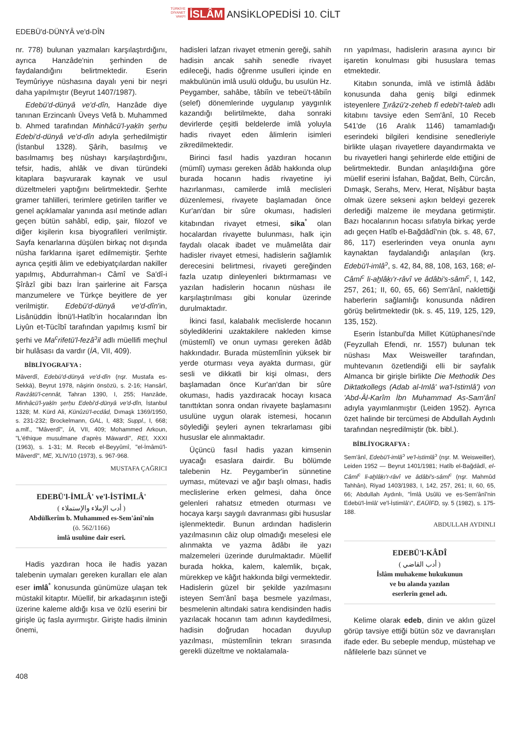TÜRKİYE
DİYANET
VAKFI İSLÂM ANSİKLOPEDİSİ 10. CİLT
EDEBÜ'd-DÜNYÂ ve'd-DÎN
nr. 778) bulunan yazmaları karşılaştırdığını, ayrıca Hanzâde'nin şerhinden de faydalandığını belirtmektedir. Eserin Teymûriyye nüshasına dayalı yeni bir neşri daha yapılmıştır (Beyrut 1407/1987).
Edebü'd-dünyâ ve'd-dîn, Hanzâde diye tanınan Erzincanlı Üveys Vefâ b. Muhammed b. Ahmed tarafından Minhâcü'l-yaḳīn şerḥu Edebi'd-dünyâ ve'd-dîn adıyla şerhedilmiştir (İstanbul 1328). Şârih, basılmış ve basılmamış beş nüshayı karşılaştırdığını, tefsir, hadis, ahlâk ve divan türündeki kitaplara başvurarak kaynak ve usul düzeltmeleri yaptığını belirtmektedir. Şerhte gramer tahlilleri, terimlere getirilen tarifler ve genel açıklamalar yanında asıl metinde adları geçen bütün sahâbî, edip, şair, filozof ve diğer kişilerin kısa biyografileri verilmiştir. Sayfa kenarlarına düşülen birkaç not dışında nüsha farklarına işaret edilmemiştir. Şerhte ayrıca çeşitli âlim ve edebiyatçılardan nakiller yapılmış, Abdurrahman-ı Câmî ve Sa'dî-i Şîrâzî gibi bazı İran şairlerine ait Farsça manzumelere ve Türkçe beyitlere de yer verilmiştir. Edebü'd-dünyâ ve'd-dîn'in, Lisânüddin İbnü'l-Hatîb'in hocalarından İbn Liyûn et-Tücîbî tarafından yapılmış kısmî bir şerhi ve Ma<sup>c</sup>rifetü'l-fezâ<sup>ɔ</sup>il adlı müellifi meçhul bir hulâsası da vardır (İA, VII, 409).
BİBLİYOGRAFYA :
Mâverdî, Edebü'd-dünyâ ve'd-dîn (nşr. Mustafa es-Sekkā), Beyrut 1978, nâşirin önsözü, s. 2-16; Hansârî, Ravżâtü'l-cennât, Tahran 1390, I, 255; Hanzâde, Minhâcü'l-yaḳīn şerḥu Edebi'd-dünyâ ve'd-dîn, İstanbul 1328; M. Kürd Ali, Künûzü'l-ecdâd, Dımaşk 1369/1950, s. 231-232; Brockelmann, GAL, I, 483; Suppl., I, 668; a.mlf., "Mâverdî", İA, VII, 409; Mohammed Arkoun, "L'éthique musulmane d'après Māwardī", REI, XXXI (1963), s. 1-31; M. Receb el-Beyyûmî, "el-İmâmü'l-Mâverdî", ME, XLIV/10 (1973), s. 967-968.
MUSTAFA ÇAĞRICI
EDEBÜ'l-İMLÂ' ve'l-İSTİMLÂ'
( أدب الإملاء والإستملاء )
Abdülkerîm b. Muhammed es-Sem'ânî'nin
(ö. 562/1166)
imlâ usulüne dair eseri.
Hadis yazdıran hoca ile hadis yazan talebenin uymaları gereken kuralları ele alan eser imlâ<sup>*</sup> konusunda günümüze ulaşan tek müstakil kitaptır. Müellif, bir arkadaşının isteği üzerine kaleme aldığı kısa ve özlü eserini bir girişle üç fasla ayırmıştır. Girişte hadis ilminin önemi,
hadisleri lafzan rivayet etmenin gereği, sahih hadisin ancak sahih senedle rivayet edileceği, hadis öğrenme usulleri içinde en makbulünün imlâ usulü olduğu, bu usulün Hz. Peygamber, sahâbe, tâbiîn ve tebeü't-tâbiîn (selef) dönemlerinde uygulanıp yaygınlık kazandığı belirtilmekte, daha sonraki devirlerde çeşitli beldelerde imlâ yoluyla hadis rivayet eden âlimlerin isimleri zikredilmektedir.
Birinci fasıl hadis yazdıran hocanın (mümlî) uyması gereken âdâb hakkında olup burada hocanın hadis rivayetine iyi hazırlanması, camilerde imlâ meclisleri düzenlemesi, rivayete başlamadan önce Kur'an'dan bir sûre okuması, hadisleri kitabından rivayet etmesi, sika<sup>*</sup> olan hocalardan rivayette bulunması, halk için faydalı olacak ibadet ve muâmelâta dair hadisler rivayet etmesi, hadislerin sağlamlık derecesini belirtmesi, rivayeti gereğinden fazla uzatıp dinleyenleri bıktırmaması ve yazılan hadislerin hocanın nüshası ile karşılaştırılması gibi konular üzerinde durulmaktadır.
İkinci fasıl, kalabalık meclislerde hocanın söylediklerini uzaktakilere nakleden kimse (müstemlî) ve onun uyması gereken âdâb hakkındadır. Burada müstemlînin yüksek bir yerde oturması veya ayakta durması, gür sesli ve dikkatli bir kişi olması, ders başlamadan önce Kur'an'dan bir sûre okuması, hadis yazdıracak hocayı kısaca tanıttıktan sonra ondan rivayete başlamasını usulüne uygun olarak istemesi, hocanın söylediği şeyleri aynen tekrarlaması gibi hususlar ele alınmaktadır.
Üçüncü fasıl hadis yazan kimsenin uyacağı esaslara dairdir. Bu bölümde talebenin Hz. Peygamber'in sünnetine uyması, mütevazi ve ağır başlı olması, hadis meclislerine erken gelmesi, daha önce gelenleri rahatsız etmeden oturması ve hocaya karşı saygılı davranması gibi hususlar işlenmektedir. Bunun ardından hadislerin yazılmasının câiz olup olmadığı meselesi ele alınmakta ve yazma âdâbı ile yazı malzemeleri üzerinde durulmaktadır. Müellif burada hokka, kalem, kalemlik, bıçak, mürekkep ve kâğıt hakkında bilgi vermektedir. Hadislerin güzel bir şekilde yazılmasını isteyen Sem'ânî başa besmele yazılması, besmelenin altındaki satıra kendisinden hadis yazılacak hocanın tam adının kaydedilmesi, hadisin doğrudan hocadan duyulup yazılması, müstemlînin tekrarı sırasında gerekli düzeltme ve noktalamala-
rın yapılması, hadislerin arasına ayırıcı bir işaretin konulması gibi hususlara temas etmektedir.
Kitabın sonunda, imlâ ve istimlâ âdâbı konusunda daha geniş bilgi edinmek isteyenlere Tırâzü'z-zeheb fî edebi't-taleb adlı kitabını tavsiye eden Sem'ânî, 10 Receb 541'de (16 Aralık 1146) tamamladığı eserindeki bilgileri kendisine senedleriyle birlikte ulaşan rivayetlere dayandırmakta ve bu rivayetleri hangi şehirlerde elde ettiğini de belirtmektedir. Bundan anlaşıldığına göre müellif eserini İsfahan, Bağdat, Belh, Cürcân, Dımaşk, Serahs, Merv, Herat, Nîşâbur başta olmak üzere sekseni aşkın beldeyi gezerek derlediği malzeme ile meydana getirmiştir. Bazı hocalarının hocası sıfatıyla birkaç yerde adı geçen Hatîb el-Bağdâdî'nin (bk. s. 48, 67, 86, 117) eserlerinden veya onunla aynı kaynaktan faydalandığı anlaşılan (krş. Edebü'l-imlâ<sup>ɔ</sup>, s. 42, 84, 88, 108, 163, 168; el-Câmi<sup>c</sup> li-aḫlâḳı'r-râvî ve âdâbi's-sâmi<sup>c</sup>, I, 142, 257, 261; II, 60, 65, 66) Sem'ânî, naklettiği haberlerin sağlamlığı konusunda nâdiren görüş belirtmektedir (bk. s. 45, 119, 125, 129, 135, 152).
Eserin İstanbul'da Millet Kütüphanesi'nde (Feyzullah Efendi, nr. 1557) bulunan tek nüshası Max Weisweiller tarafından, muhtevanın özetlendiği elli bir sayfalık Almanca bir girişle birlikte Die Methodik Des Diktatkollegs (Adab al-Imlâ' wa'l-Istimlâ') von 'Abd-Âl-Karîm İbn Muhammad As-Sam'ânî adıyla yayımlanmıştır (Leiden 1952). Ayrıca özet halinde bir tercümesi de Abdullah Aydınlı tarafından neşredilmiştir (bk. bibl.).
BİBLİYOGRAFYA :
Sem'ânî, Edebü'l-imlâ<sup>ɔ</sup> ve'l-istimlâ<sup>ɔ</sup> (nşr. M. Weisweiller), Leiden 1952 — Beyrut 1401/1981; Hatîb el-Bağdâdî, el-Câmi<sup>c</sup> li-aḫlâḳı'r-râvî ve âdâbi's-sâmi<sup>c</sup> (nşr. Mahmûd Tahhân), Riyad 1403/1983, I, 142, 257, 261; II, 60, 65, 66; Abdullah Aydınlı, "İmlâ Usûlü ve es-Sem'ânî'nin Edebü'l-İmlâ' ve'l-İstimlâ'ı", EAÜİFD, sy. 5 (1982), s. 175-188.
ABDULLAH AYDINLI
EDEBÜ'l-KÂDÎ
( أدب القاضي )
İslâm muhakeme hukukunun
ve bu alanda yazılan
eserlerin genel adı.
Kelime olarak edeb, dinin ve aklın güzel görüp tavsiye ettiği bütün söz ve davranışları ifade eder. Bu sebeple mendup, müstehap ve nâfilelerle bazı sünnet ve
408